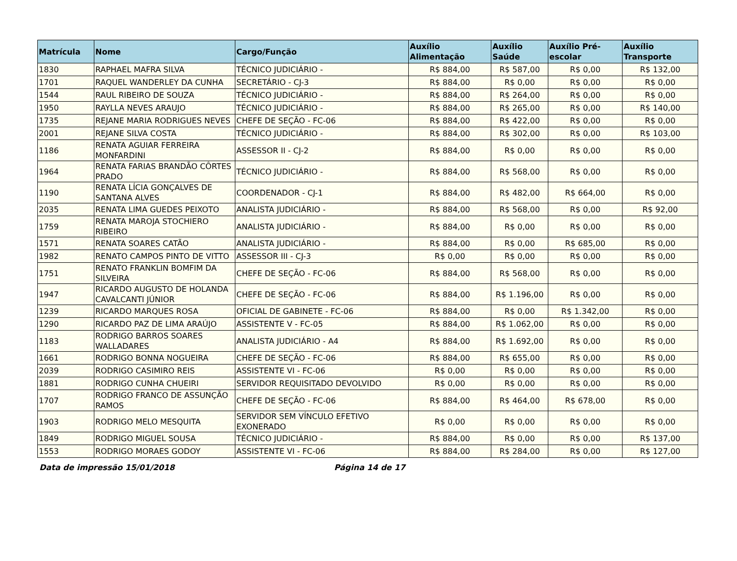| Matrícula | Nome | Cargo/Função | Auxílio Alimentação | Auxílio Saúde | Auxílio Pré-escolar | Auxílio Transporte |
| --- | --- | --- | --- | --- | --- | --- |
| 1830 | RAPHAEL MAFRA SILVA | TÉCNICO JUDICIÁRIO - | R$ 884,00 | R$ 587,00 | R$ 0,00 | R$ 132,00 |
| 1701 | RAQUEL WANDERLEY DA CUNHA | SECRETÁRIO - CJ-3 | R$ 884,00 | R$ 0,00 | R$ 0,00 | R$ 0,00 |
| 1544 | RAUL RIBEIRO DE SOUZA | TÉCNICO JUDICIÁRIO - | R$ 884,00 | R$ 264,00 | R$ 0,00 | R$ 0,00 |
| 1950 | RAYLLA NEVES ARAUJO | TÉCNICO JUDICIÁRIO - | R$ 884,00 | R$ 265,00 | R$ 0,00 | R$ 140,00 |
| 1735 | REJANE MARIA RODRIGUES NEVES | CHEFE DE SEÇÃO - FC-06 | R$ 884,00 | R$ 422,00 | R$ 0,00 | R$ 0,00 |
| 2001 | REJANE SILVA COSTA | TÉCNICO JUDICIÁRIO - | R$ 884,00 | R$ 302,00 | R$ 0,00 | R$ 103,00 |
| 1186 | RENATA AGUIAR FERREIRA MONFARDINI | ASSESSOR II - CJ-2 | R$ 884,00 | R$ 0,00 | R$ 0,00 | R$ 0,00 |
| 1964 | RENATA FARIAS BRANDÃO CÔRTES PRADO | TÉCNICO JUDICIÁRIO - | R$ 884,00 | R$ 568,00 | R$ 0,00 | R$ 0,00 |
| 1190 | RENATA LÍCIA GONÇALVES DE SANTANA ALVES | COORDENADOR - CJ-1 | R$ 884,00 | R$ 482,00 | R$ 664,00 | R$ 0,00 |
| 2035 | RENATA LIMA GUEDES PEIXOTO | ANALISTA JUDICIÁRIO - | R$ 884,00 | R$ 568,00 | R$ 0,00 | R$ 92,00 |
| 1759 | RENATA MAROJA STOCHIERO RIBEIRO | ANALISTA JUDICIÁRIO - | R$ 884,00 | R$ 0,00 | R$ 0,00 | R$ 0,00 |
| 1571 | RENATA SOARES CATÃO | ANALISTA JUDICIÁRIO - | R$ 884,00 | R$ 0,00 | R$ 685,00 | R$ 0,00 |
| 1982 | RENATO CAMPOS PINTO DE VITTO | ASSESSOR III - CJ-3 | R$ 0,00 | R$ 0,00 | R$ 0,00 | R$ 0,00 |
| 1751 | RENATO FRANKLIN BOMFIM DA SILVEIRA | CHEFE DE SEÇÃO - FC-06 | R$ 884,00 | R$ 568,00 | R$ 0,00 | R$ 0,00 |
| 1947 | RICARDO AUGUSTO DE HOLANDA CAVALCANTI JÚNIOR | CHEFE DE SEÇÃO - FC-06 | R$ 884,00 | R$ 1.196,00 | R$ 0,00 | R$ 0,00 |
| 1239 | RICARDO MARQUES ROSA | OFICIAL DE GABINETE - FC-06 | R$ 884,00 | R$ 0,00 | R$ 1.342,00 | R$ 0,00 |
| 1290 | RICARDO PAZ DE LIMA ARAÚJO | ASSISTENTE V - FC-05 | R$ 884,00 | R$ 1.062,00 | R$ 0,00 | R$ 0,00 |
| 1183 | RODRIGO BARROS SOARES WALLADARES | ANALISTA JUDICIÁRIO - A4 | R$ 884,00 | R$ 1.692,00 | R$ 0,00 | R$ 0,00 |
| 1661 | RODRIGO BONNA NOGUEIRA | CHEFE DE SEÇÃO - FC-06 | R$ 884,00 | R$ 655,00 | R$ 0,00 | R$ 0,00 |
| 2039 | RODRIGO CASIMIRO REIS | ASSISTENTE VI - FC-06 | R$ 0,00 | R$ 0,00 | R$ 0,00 | R$ 0,00 |
| 1881 | RODRIGO CUNHA CHUEIRI | SERVIDOR REQUISITADO DEVOLVIDO | R$ 0,00 | R$ 0,00 | R$ 0,00 | R$ 0,00 |
| 1707 | RODRIGO FRANCO DE ASSUNÇÃO RAMOS | CHEFE DE SEÇÃO - FC-06 | R$ 884,00 | R$ 464,00 | R$ 678,00 | R$ 0,00 |
| 1903 | RODRIGO MELO MESQUITA | SERVIDOR SEM VÍNCULO EFETIVO EXONERADO | R$ 0,00 | R$ 0,00 | R$ 0,00 | R$ 0,00 |
| 1849 | RODRIGO MIGUEL SOUSA | TÉCNICO JUDICIÁRIO - | R$ 884,00 | R$ 0,00 | R$ 0,00 | R$ 137,00 |
| 1553 | RODRIGO MORAES GODOY | ASSISTENTE VI - FC-06 | R$ 884,00 | R$ 284,00 | R$ 0,00 | R$ 127,00 |
Data de impressão 15/01/2018 Página 14 de 17